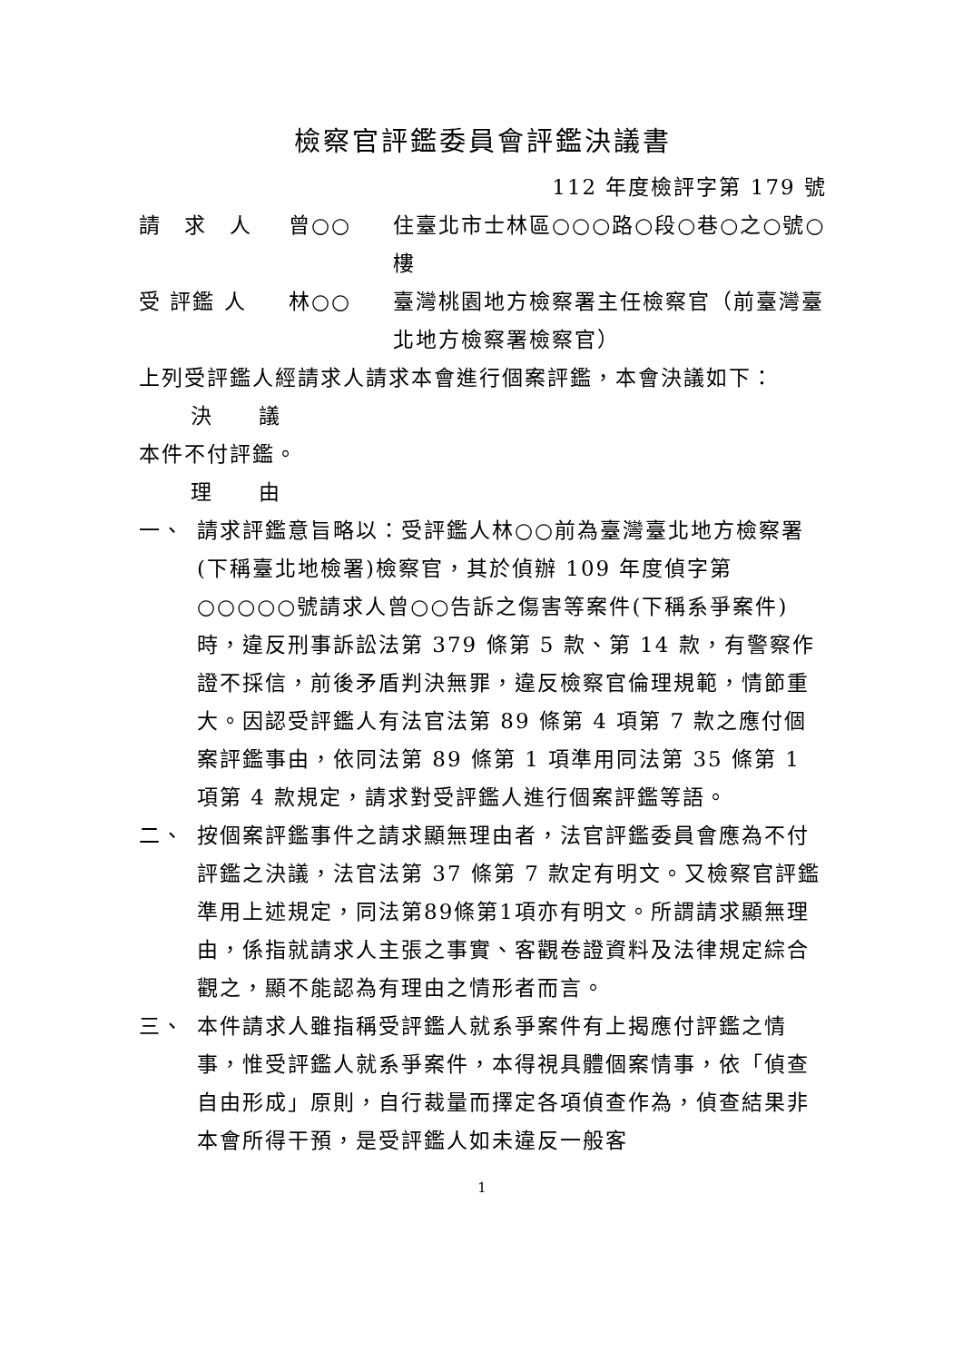檢察官評鑑委員會評鑑決議書
112 年度檢評字第 179 號
請　求　人 曾○○ 住臺北市士林區○○○路○段○巷○之○號○樓
受 評鑑 人 林○○ 臺灣桃園地方檢察署主任檢察官（前臺灣臺北地方檢察署檢察官）
上列受評鑑人經請求人請求本會進行個案評鑑，本會決議如下：
決　　議
本件不付評鑑。
理　　由
一、 請求評鑑意旨略以：受評鑑人林○○前為臺灣臺北地方檢察署(下稱臺北地檢署)檢察官，其於偵辦 109 年度偵字第○○○○○號請求人曾○○告訴之傷害等案件(下稱系爭案件)時，違反刑事訴訟法第 379 條第 5 款、第 14 款，有警察作證不採信，前後矛盾判決無罪，違反檢察官倫理規範，情節重大。因認受評鑑人有法官法第 89 條第 4 項第 7 款之應付個案評鑑事由，依同法第 89 條第 1 項準用同法第 35 條第 1 項第 4 款規定，請求對受評鑑人進行個案評鑑等語。
二、 按個案評鑑事件之請求顯無理由者，法官評鑑委員會應為不付評鑑之決議，法官法第 37 條第 7 款定有明文。又檢察官評鑑準用上述規定，同法第89條第1項亦有明文。所謂請求顯無理由，係指就請求人主張之事實、客觀卷證資料及法律規定綜合觀之，顯不能認為有理由之情形者而言。
三、 本件請求人雖指稱受評鑑人就系爭案件有上揭應付評鑑之情事，惟受評鑑人就系爭案件，本得視具體個案情事，依「偵查自由形成」原則，自行裁量而擇定各項偵查作為，偵查結果非本會所得干預，是受評鑑人如未違反一般客
1